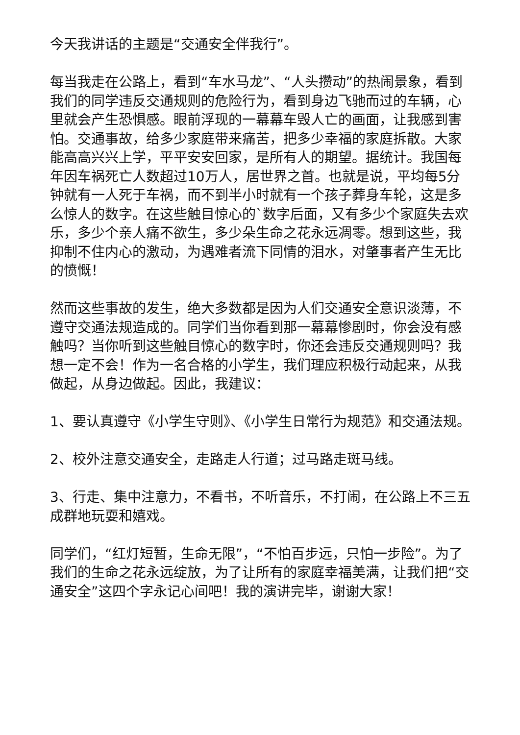今天我讲话的主题是“交通安全伴我行”。
每当我走在公路上，看到“车水马龙”、“人头攒动”的热闹景象，看到我们的同学违反交通规则的危险行为，看到身边飞驰而过的车辆，心里就会产生恐惧感。眼前浮现的一幕幕车毁人亡的画面，让我感到害怕。交通事故，给多少家庭带来痛苦，把多少幸福的家庭拆散。大家能高高兴兴上学，平平安安回家，是所有人的期望。据统计。我国每年因车祸死亡人数超过10万人，居世界之首。也就是说，平均每5分钟就有一人死于车祸，而不到半小时就有一个孩子葬身车轮，这是多么惊人的数字。在这些触目惊心的`数字后面，又有多少个家庭失去欢乐，多少个亲人痛不欲生，多少朵生命之花永远凋零。想到这些，我抑制不住内心的激动，为遇难者流下同情的泪水，对肇事者产生无比的愤慨！
然而这些事故的发生，绝大多数都是因为人们交通安全意识淡薄，不遵守交通法规造成的。同学们当你看到那一幕幕惨剧时，你会没有感触吗？当你听到这些触目惊心的数字时，你还会违反交通规则吗？我想一定不会！作为一名合格的小学生，我们理应积极行动起来，从我做起，从身边做起。因此，我建议：
1、要认真遵守《小学生守则》、《小学生日常行为规范》和交通法规。
2、校外注意交通安全，走路走人行道；过马路走斑马线。
3、行走、集中注意力，不看书，不听音乐，不打闹，在公路上不三五成群地玩耍和嬉戏。
同学们，“红灯短暂，生命无限”，“不怕百步远，只怕一步险”。为了我们的生命之花永远绽放，为了让所有的家庭幸福美满，让我们把“交通安全”这四个字永记心间吧！我的演讲完毕，谢谢大家！